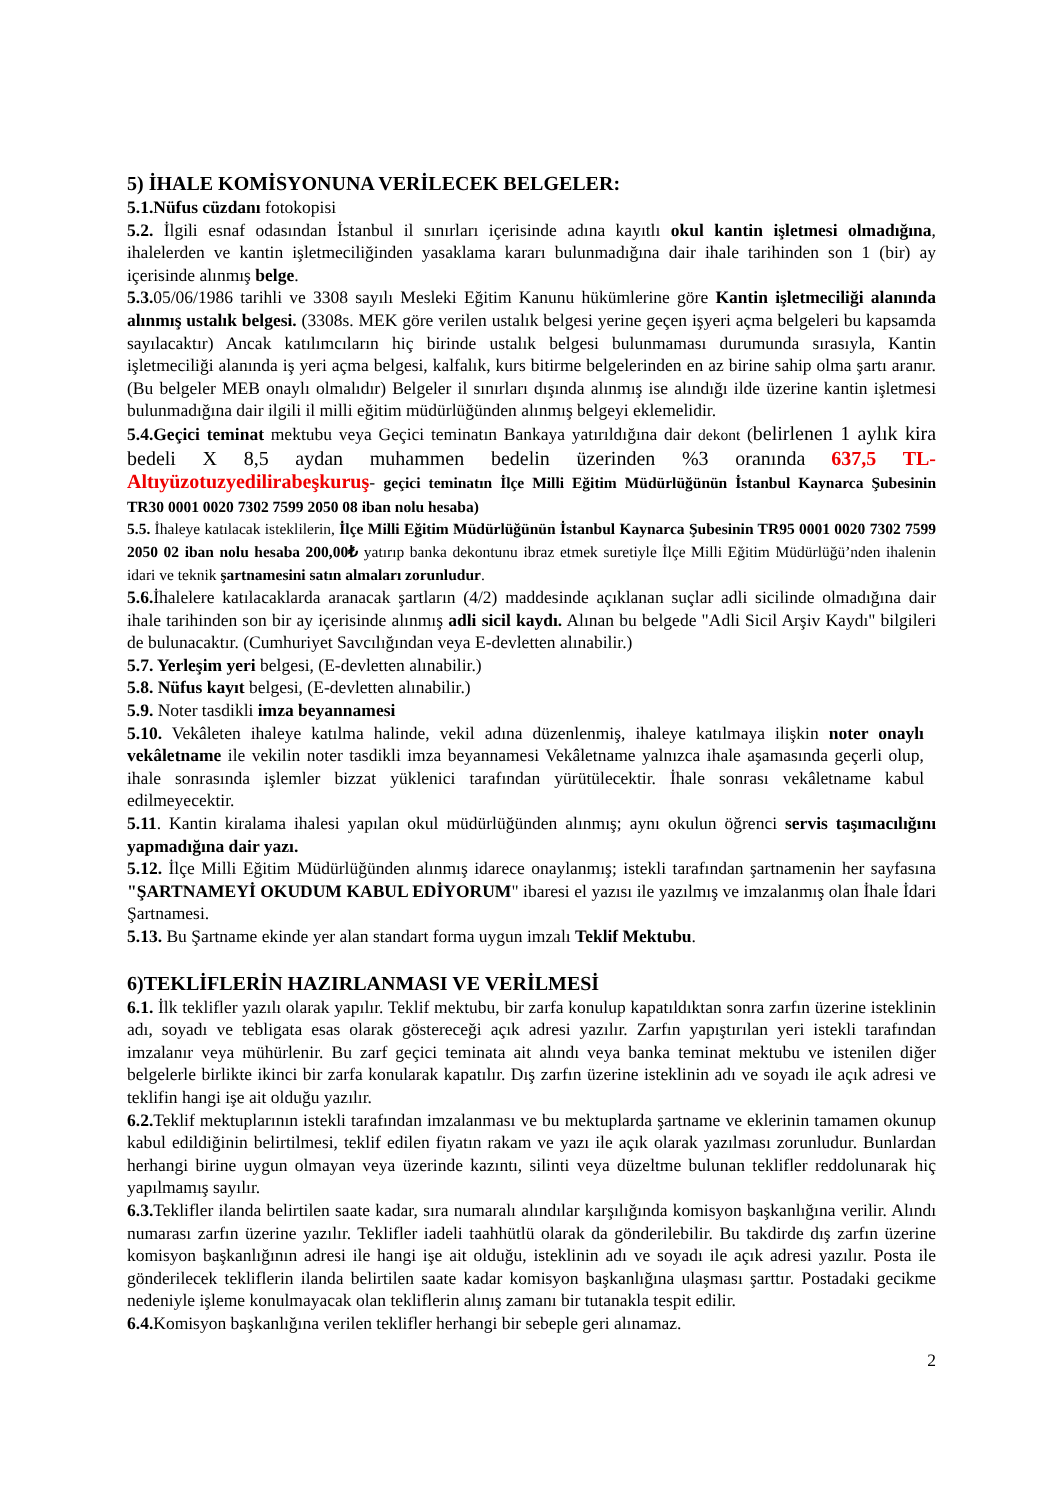5) İHALE KOMİSYONUNA VERİLECEK BELGELER:
5.1.Nüfus cüzdanı fotokopisi
5.2. İlgili esnaf odasından İstanbul il sınırları içerisinde adına kayıtlı okul kantin işletmesi olmadığına, ihalelerden ve kantin işletmeciliğinden yasaklama kararı bulunmadığına dair ihale tarihinden son 1 (bir) ay içerisinde alınmış belge.
5.3. 05/06/1986 tarihli ve 3308 sayılı Mesleki Eğitim Kanunu hükümlerine göre Kantin işletmeciliği alanında alınmış ustalık belgesi. (3308s. MEK göre verilen ustalık belgesi yerine geçen işyeri açma belgeleri bu kapsamda sayılacaktır) Ancak katılımcıların hiç birinde ustalık belgesi bulunmaması durumunda sırasıyla, Kantin işletmeciliği alanında iş yeri açma belgesi, kalfalık, kurs bitirme belgelerinden en az birine sahip olma şartı aranır. (Bu belgeler MEB onaylı olmalıdır) Belgeler il sınırları dışında alınmış ise alındığı ilde üzerine kantin işletmesi bulunmadığına dair ilgili il milli eğitim müdürlüğünden alınmış belgeyi eklemelidir.
5.4.Geçici teminat mektubu veya Geçici teminatın Bankaya yatırıldığına dair dekont (belirlenen 1 aylık kira bedeli X 8,5 aydan muhammen bedelin üzerinden %3 oranında 637,5 TL- Altıyüzotuzyedilirabeşkuruş- geçici teminatın İlçe Milli Eğitim Müdürlüğünün İstanbul Kaynarca Şubesinin TR30 0001 0020 7302 7599 2050 08 iban nolu hesaba)
5.5. İhaleye katılacak isteklilerin, İlçe Milli Eğitim Müdürlüğünün İstanbul Kaynarca Şubesinin TR95 0001 0020 7302 7599 2050 02 iban nolu hesaba 200,00₺ yatırıp banka dekontunu ibraz etmek suretiyle İlçe Milli Eğitim Müdürlüğü’nden ihalenin idari ve teknik şartnamesini satın almaları zorunludur.
5.6. İhalelere katılacaklarda aranacak şartların (4/2) maddesinde açıklanan suçlar adli sicilinde olmadığına dair ihale tarihinden son bir ay içerisinde alınmış adli sicil kaydı. Alınan bu belgede "Adli Sicil Arşiv Kaydı" bilgileri de bulunacaktır. (Cumhuriyet Savcılığından veya E-devletten alınabilir.)
5.7. Yerleşim yeri belgesi, (E-devletten alınabilir.)
5.8. Nüfus kayıt belgesi, (E-devletten alınabilir.)
5.9. Noter tasdikli imza beyannamesi
5.10. Vekâleten ihaleye katılma halinde, vekil adına düzenlenmiş, ihaleye katılmaya ilişkin noter onaylı vekâletname ile vekilin noter tasdikli imza beyannamesi Vekâletname yalnızca ihale aşamasında geçerli olup, ihale sonrasında işlemler bizzat yüklenici tarafından yürütülecektir. İhale sonrası vekâletname kabul edilmeyecektir.
5.11. Kantin kiralama ihalesi yapılan okul müdürlüğünden alınmış; aynı okulun öğrenci servis taşımacılığını yapmadığına dair yazı.
5.12. İlçe Milli Eğitim Müdürlüğünden alınmış idarece onaylanmış; istekli tarafından şartnamenin her sayfasına "ŞARTNAMEYİ OKUDUM KABUL EDİYORUM" ibaresi el yazısı ile yazılmış ve imzalanmış olan İhale İdari Şartnamesi.
5.13. Bu Şartname ekinde yer alan standart forma uygun imzalı Teklif Mektubu.
6)TEKLİFLERİN HAZIRLANMASI VE VERİLMESİ
6.1. İlk teklifler yazılı olarak yapılır. Teklif mektubu, bir zarfa konulup kapatıldıktan sonra zarfın üzerine isteklinin adı, soyadı ve tebligata esas olarak göstereceği açık adresi yazılır. Zarfın yapıştırılan yeri istekli tarafından imzalanır veya mühürlenir. Bu zarf geçici teminata ait alındı veya banka teminat mektubu ve istenilen diğer belgelerle birlikte ikinci bir zarfa konularak kapatılır. Dış zarfın üzerine isteklinin adı ve soyadı ile açık adresi ve teklifin hangi işe ait olduğu yazılır.
6.2. Teklif mektuplarının istekli tarafından imzalanması ve bu mektuplarda şartname ve eklerinin tamamen okunup kabul edildiğinin belirtilmesi, teklif edilen fiyatın rakam ve yazı ile açık olarak yazılması zorunludur. Bunlardan herhangi birine uygun olmayan veya üzerinde kazıntı, silinti veya düzeltme bulunan teklifler reddolunarak hiç yapılmamış sayılır.
6.3. Teklifler ilanda belirtilen saate kadar, sıra numaralı alındılar karşılığında komisyon başkanlığına verilir. Alındı numarası zarfın üzerine yazılır. Teklifler iadeli taahhütlü olarak da gönderilebilir. Bu takdirde dış zarfın üzerine komisyon başkanlığının adresi ile hangi işe ait olduğu, isteklinin adı ve soyadı ile açık adresi yazılır. Posta ile gönderilecek tekliflerin ilanda belirtilen saate kadar komisyon başkanlığına ulaşması şarttır. Postadaki gecikme nedeniyle işleme konulmayacak olan tekliflerin alınış zamanı bir tutanakla tespit edilir.
6.4. Komisyon başkanlığına verilen teklifler herhangi bir sebeple geri alınamaz.
2